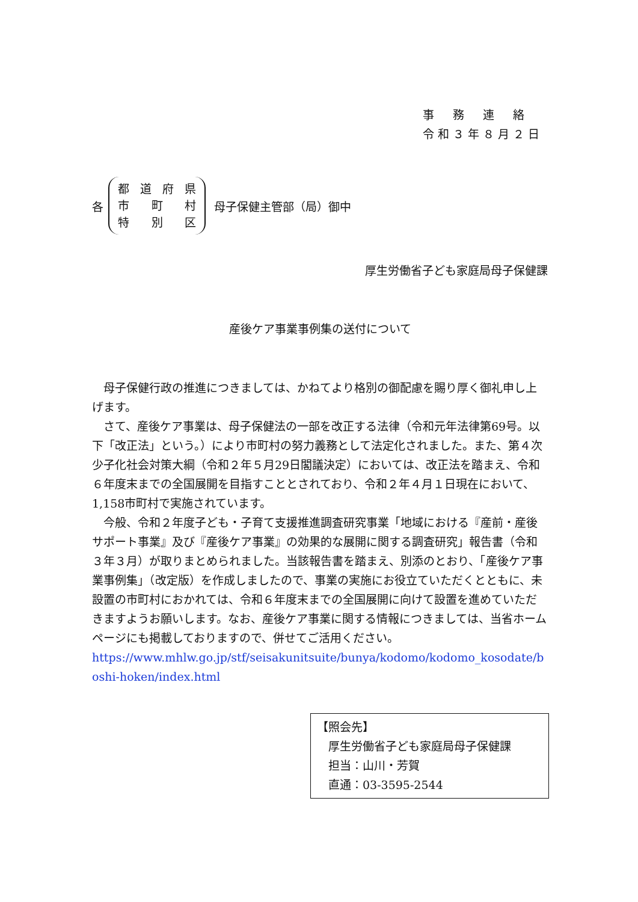事　務　連　絡
令和３年８月２日
各
都道府県
市 町 村
特 別 区
母子保健主管部（局）御中
厚生労働省子ども家庭局母子保健課
産後ケア事業事例集の送付について
母子保健行政の推進につきましては、かねてより格別の御配慮を賜り厚く御礼申し上げます。
さて、産後ケア事業は、母子保健法の一部を改正する法律（令和元年法律第69号。以下「改正法」という。）により市町村の努力義務として法定化されました。また、第４次少子化社会対策大綱（令和２年５月29日閣議決定）においては、改正法を踏まえ、令和６年度末までの全国展開を目指すこととされており、令和２年４月１日現在において、1,158市町村で実施されています。
今般、令和２年度子ども・子育て支援推進調査研究事業「地域における『産前・産後サポート事業』及び『産後ケア事業』の効果的な展開に関する調査研究」報告書（令和３年３月）が取りまとめられました。当該報告書を踏まえ、別添のとおり、「産後ケア事業事例集」（改定版）を作成しましたので、事業の実施にお役立ていただくとともに、未設置の市町村におかれては、令和６年度末までの全国展開に向けて設置を進めていただきますようお願いします。なお、産後ケア事業に関する情報につきましては、当省ホームページにも掲載しておりますので、併せてご活用ください。
https://www.mhlw.go.jp/stf/seisakunitsuite/bunya/kodomo/kodomo_kosodate/boshi-hoken/index.html
【照会先】
　厚生労働省子ども家庭局母子保健課
　担当：山川・芳賀
　直通：03-3595-2544